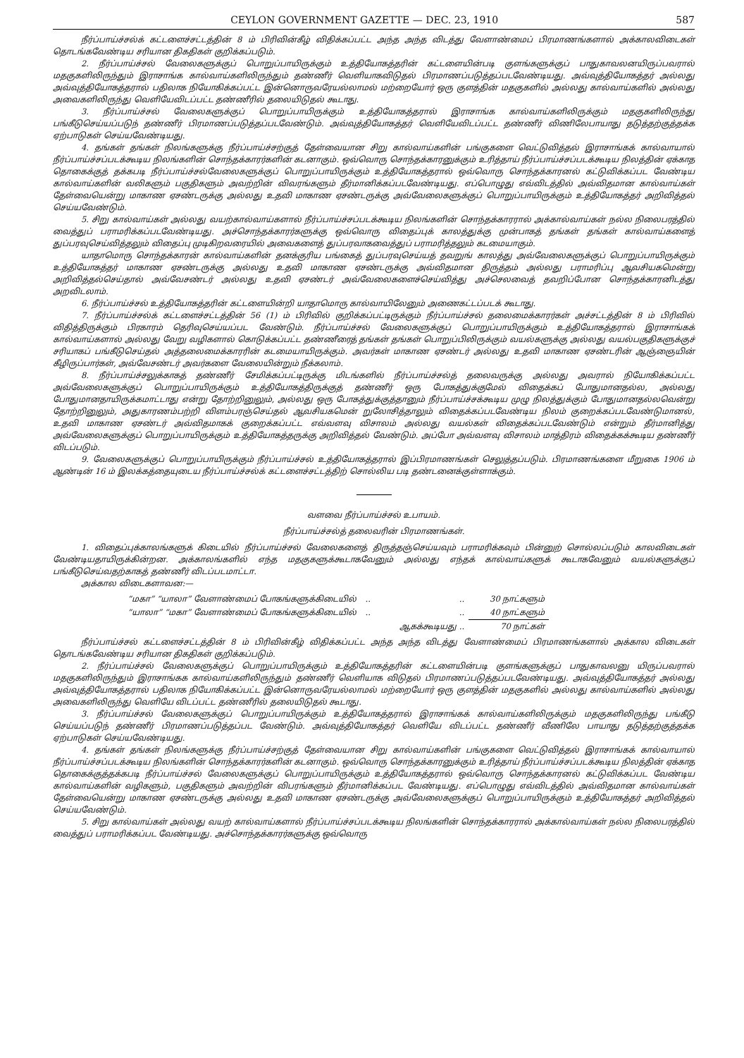CEYLON GOVERNMENT GAZETTE — DEC. 23, 1910 587
நீர்ப்பாய்ச்சல்க் கட்டளைச்சட்டத்தின் 8 ம் பிரிவின்கீழ் விதிக்கப்பட்ட அந்த அந்த விடத்து வேளாண்மைப் பிரமாணங்களால் அக்காலவிடைகள் தொடங்கவேண்டிய சரியான திகதிகள் குறிக்கப்படும்.
2. நீர்ப்பாய்ச்சல் வேலைகளுக்குப் பொறுப்பாயிருக்கும் உத்தியோகத்தரின் கட்டளையின்படி குளங்களுக்குப் பாதுகாவலனயிருப்பவரால் மதகுகளிலிருந்தும் இராசாங்க கால்வாய்களிலிருந்தும் தண்ணீர் வெளியாகவிடுதல் பிரமாணப்படுத்தப்படவேண்டியது. அவ்வுத்தியோகத்தர் அல்லது அவ்வுத்தியோகத்தரால் பதிலாக நியோகிக்கப்பட்ட இன்னொருவரேயல்லாமல் மற்றையோர் ஒரு குளத்தின் மதகுகளில் அல்லது கால்வாய்களில் அல்லது அவைகளிலிருந்து வெளியேவிடப்பட்ட தண்ணீரில் தலையிடுதல் கூடாது.
3. நீர்ப்பாய்ச்சல் வேலைகளுக்குப் பொறுப்பாயிருக்கும் உத்தியோகத்தரால் இராசாங்க கால்வாய்களிலிருக்கும் மதகுகளிலிருந்து பங்கீடுசெய்யப்படுந் தண்ணீர் பிரமாணப்படுத்தப்படவேண்டும். அவ்வுத்தியோகத்தர் வெளியேவிடப்பட்ட தண்ணீர் விணிலேபாயாது தடுத்தற்குத்தக்க ஏற்பாடுகள் செய்யவேண்டியது.
4. தங்கள் தங்கள் நிலங்களுக்கு நீர்ப்பாய்ச்சற்குத் தேள்வையான சிறு கால்வாய்களின் பங்குகளை வெட்டுவித்தல் இராசாங்கக் கால்வாயால் நீர்ப்பாய்ச்சப்படக்கூடிய நிலங்களின் சொந்தக்காரர்களின் கடனாகும். ஒவ்வொரு சொந்தக்காரனுக்கும் உரித்தாய் நீர்ப்பாய்ச்சப்படக்கூடிய நிலத்தின் ஏக்காத தொகைக்குத் தக்கபடி நீர்ப்பாய்ச்சல்வேலைகளுக்குப் பொறுப்பாயிருக்கும் உத்தியோகத்தரால் ஒவ்வொரு சொந்தக்காரனல் கட்டுவிக்கப்பட வேண்டிய கால்வாய்களின் வலிகளும் பகுதிகளும் அவற்றின் விவரங்களும் தீர்மானிக்கப்படவேண்டியது. எப்பொழுது எவ்விடத்தில் அவ்விதமான கால்வாய்கள் தேள்வையென்று மாகாண ஏசண்டருக்கு அல்லது உதவி மாகாண ஏசண்டருக்கு அவ்வேலைகளுக்குப் பொறுப்பாயிருக்கும் உத்தியோகத்தர் அறிவித்தல் செய்யவேண்டும்.
5. சிறு கால்வாய்கள் அல்லது வயற்கால்வாய்களால் நீர்ப்பாய்ச்சப்படக்கூடிய நிலங்களின் சொந்தக்காரரால் அக்கால்வாய்கள் நல்ல நிலைபரத்தில் வைத்துப் பராமரிக்கப்படவேண்டியது. அச்சொந்தக்காரர்களுக்கு ஒவ்வொரு விதைப்புக் காலத்துக்கு முன்பாகத் தங்கள் தங்கள் கால்வாய்களைத் துப்பரவுசெய்வித்தலும் விதைப்பு முடிகிறவரையில் அவைகளைத் துப்பரவாகவைத்துப் பராமரித்தலும் கடமையாகும்.
யாதாமொரு சொந்தக்காரன் கால்வாய்களின் தனக்குரிய பங்கைத் துப்பரவுசெய்யத் தவறுங் காலத்து அவ்வேலைகளுக்குப் பொறுப்பாயிருக்கும் உத்தியோகத்தர் மாகாண ஏசண்டருக்கு அல்லது உதவி மாகாண ஏசண்டருக்கு அவ்விதமான திருத்தம் அல்லது பராமரிப்பு ஆவசியகமென்று அறிவித்தல்செய்தால் அவ்வேசண்டர் அல்லது உதவி ஏசண்டர் அவ்வேலைகளைச்செய்வித்து அச்செலவைத் தவறிப்போன சொந்தக்காரனிடத்து அறவிடலாம்.
6. நீர்ப்பாய்ச்சல் உத்தியோகத்தரின் கட்டளையின்றி யாதாமொரு கால்வாயிலேனும் அணைகட்டப்படக் கூடாது.
7. நீர்ப்பாய்ச்சல்க் கட்டளைச்சட்டத்தின் 56 (1) ம் பிரிவில் குறிக்கப்பட்டிருக்கும் நீர்ப்பாய்ச்சல் தலைமைக்காரர்கள் அச்சட்டத்தின் 8 ம் பிரிவில் விதித்திருக்கும் பிரகாரம் தெரிவுசெய்யப்பட வேண்டும். நீர்ப்பாய்ச்சல் வேலைகளுக்குப் பொறுப்பாயிருக்கும் உத்தியோகத்தரால் இராசாங்கக் கால்வாய்களால் அல்லது வேறு வழிகளால் கொடுக்கப்பட்ட தண்ணீரைத் தங்கள் தங்கள் பொறுப்பிலிருக்கும் வயல்களுக்கு அல்லது வயல்பகுதிகளுக்குச் சரியாகப் பங்கீடுசெய்தல் அத்தலைமைக்காரரின் கடமையாயிருக்கும். அவர்கள் மாகாண ஏசண்டர் அல்லது உதவி மாகாண ஏசண்டரின் ஆஞ்ஞையின் கீழிருப்பார்கள், அவ்வேசண்டர் அவர்களை வேலையின்றும் நீக்கலாம்.
8. நீர்ப்பாய்ச்சலுக்காகத் தண்ணீர் சேமிக்கப்பட்டிருக்கு மிடங்களில் நீர்ப்பாய்ச்சல்த் தலைவருக்கு அல்லது அவரால் நியோகிக்கப்பட்ட அவ்வேலைகளுக்குப் பொறுப்பாயிருக்கும் உத்தியோகத்திருக்குத் தண்ணீர் ஒரு போகத்துக்குமேல் விதைக்கப் போதுமானதல்ல, அல்லது போதுமானதாயிருக்கமாட்டாது என்று தோற்றினுலும், அல்லது ஒரு போகத்துக்குத்தானும் நீர்ப்பாய்ச்சக்கூடிய முழு நிலத்துக்கும் போதுமானதல்லவென்று தோற்றினுலும், அதுகாரணம்பற்றி விளம்பரஞ்செய்தல் ஆவசியகமென் றுலோசித்தாலும் விதைக்கப்படவேண்டிய நிலம் குறைக்கப்படவேண்டுமானல், உதவி மாகாண ஏசண்டர் அவ்விதமாகக் குறைக்கப்பட்ட எவ்வளவு விசாலம் அல்லது வயல்கள் விதைக்கப்படவேண்டும் என்றும் தீர்மானித்து அவ்வேலைகளுக்குப் பொறுப்பாயிருக்கும் உத்தியோகத்தருக்கு அறிவித்தல் வேண்டும். அப்போ அவ்வளவு விசாலம் மாத்திரம் விதைக்கக்கூடிய தண்ணீர் விடப்படும்.
9. வேலைகளுக்குப் பொறுப்பாயிருக்கும் நீர்ப்பாய்ச்சல் உத்தியோகத்தரால் இப்பிரமாணங்கள் செலுத்தப்படும். பிரமாணங்களை மீறுகை 1906 ம் ஆண்டின் 16 ம் இலக்கத்தையுடைய நீர்ப்பாய்ச்சல்க் கட்டளைச்சட்டத்திற் சொல்லிய படி தண்டனைக்குள்ளாக்கும்.
வளவை நீர்ப்பாய்ச்சல் உபாயம்.
நீர்ப்பாய்ச்சல்த் தலைவரின் பிரமாணங்கள்.
1. விதைப்புக்காலங்களுக் கிடையில் நீர்ப்பாய்ச்சல் வேலைகளைத் திருத்தஞ்செய்யவும் பராமரிக்கவும் பின்னுற் சொல்லப்படும் காலவிடைகள் வேண்டியதாயிருக்கின்றன. அக்காலங்களில் எந்த மதகுகளுக்கூடாகவேனும் அல்லது எந்தக் கால்வாய்களுக் கூடாகவேனும் வயல்களுக்குப் பங்கீடுசெய்வதற்காகத் தண்ணீர் விடப்படமாட்டா.
அக்கால விடைகளாவன:—
| “மகா” “யாலா” வேளாண்மைப் போகங்களுக்கிடையில் | .. | .. | 30 நாட்களும் |
| “யாலா” “மகா” வேளாண்மைப் போகங்களுக்கிடையில் | .. | .. | 40 நாட்களும் |
| | | ஆகக்கூடியது .. | 70 நாட்கள் |
நீர்ப்பாய்ச்சல் கட்டளைச்சட்டத்தின் 8 ம் பிரிவின்கீழ் விதிக்கப்பட்ட அந்த அந்த விடத்து வேளாண்மைப் பிரமாணங்களால் அக்கால விடைகள் தொடங்கவேண்டிய சரியான திகதிகள் குறிக்கப்படும்.
2. நீர்ப்பாய்ச்சல் வேலைகளுக்குப் பொறுப்பாயிருக்கும் உத்தியோகத்தரின் கட்டளையின்படி குளங்களுக்குப் பாதுகாவலனு யிருப்பவரால் மதகுகளிலிருந்தும் இராசாங்கக கால்வாய்களிலிருந்தும் தண்ணீர் வெளியாக விடுதல் பிரமாணப்படுத்தப்படவேண்டியது. அவ்வுத்தியோகத்தர் அல்லது அவ்வுத்தியோகத்தரால் பதிலாக நியோகிக்கப்பட்ட இன்னொருவரேயல்லாமல் மற்றையோர் ஒரு குளத்தின் மதகுகளில் அல்லது கால்வாய்களில் அல்லது அவைகளிலிருந்து வெளியே விடப்பட்ட தண்ணீரில் தலையிடுதல் கூடாது.
3. நீர்ப்பாய்ச்சல் வேலைகளுக்குப் பொறுப்பாயிருக்கும் உத்தியோகத்தரால் இராசாங்கக் கால்வாய்களிலிருக்கும் மதகுகளிலிருந்து பங்கீடு செய்யப்படுந் தண்ணீர் பிரமாணப்படுத்தப்பட வேண்டும். அவ்வுத்தியோகத்தர் வெளியே விடப்பட்ட தண்ணீர் வீணிலே பாயாது தடுத்தற்குத்தக்க ஏற்பாடுகள் செய்யவேண்டியது.
4. தங்கள் தங்கள் நிலங்களுக்கு நீர்ப்பாய்ச்சற்குத் தேள்வையான சிறு கால்வாய்களின் பங்குகளை வெட்டுவித்தல் இராசாங்கக் கால்வாயால் நீர்ப்பாய்ச்சப்படக்கூடிய நிலங்களின் சொந்தக்காரர்களின் கடனாகும். ஒவ்வொரு சொந்தக்காரனுக்கும் உரித்தாய் நீர்ப்பாய்ச்சப்படக்கூடிய நிலத்தின் ஏக்காத தொகைக்குத்தக்கபடி நீர்ப்பாய்ச்சல் வேலைகளுக்குப் பொறுப்பாயிருக்கும் உத்தியோகத்தரால் ஒவ்வொரு சொந்தக்காரனல் கட்டுவிக்கப்பட வேண்டிய கால்வாய்களின் வழிகளும், பகுதிகளும் அவற்றின் விபரங்களும் தீர்மானிக்கப்பட வேண்டியது. எப்பொழுது எவ்விடத்தில் அவ்விதமான கால்வாய்கள் தேள்வையென்று மாகாண ஏசண்டருக்கு அல்லது உதவி மாகாண ஏசண்டருக்கு அவ்வேலைகளுக்குப் பொறுப்பாயிருக்கும் உத்தியோகத்தர் அறிவித்தல் செய்யவேண்டும்.
5. சிறு கால்வாய்கள் அல்லது வயற் கால்வாய்களால் நீர்ப்பாய்ச்சப்படக்கூடிய நிலங்களின் சொந்தக்காரரால் அக்கால்வாய்கள் நல்ல நிலைபரத்தில் வைத்துப் பராமரிக்கப்பட வேண்டியது. அச்சொந்தக்காரர்களுக்கு ஒவ்வொரு